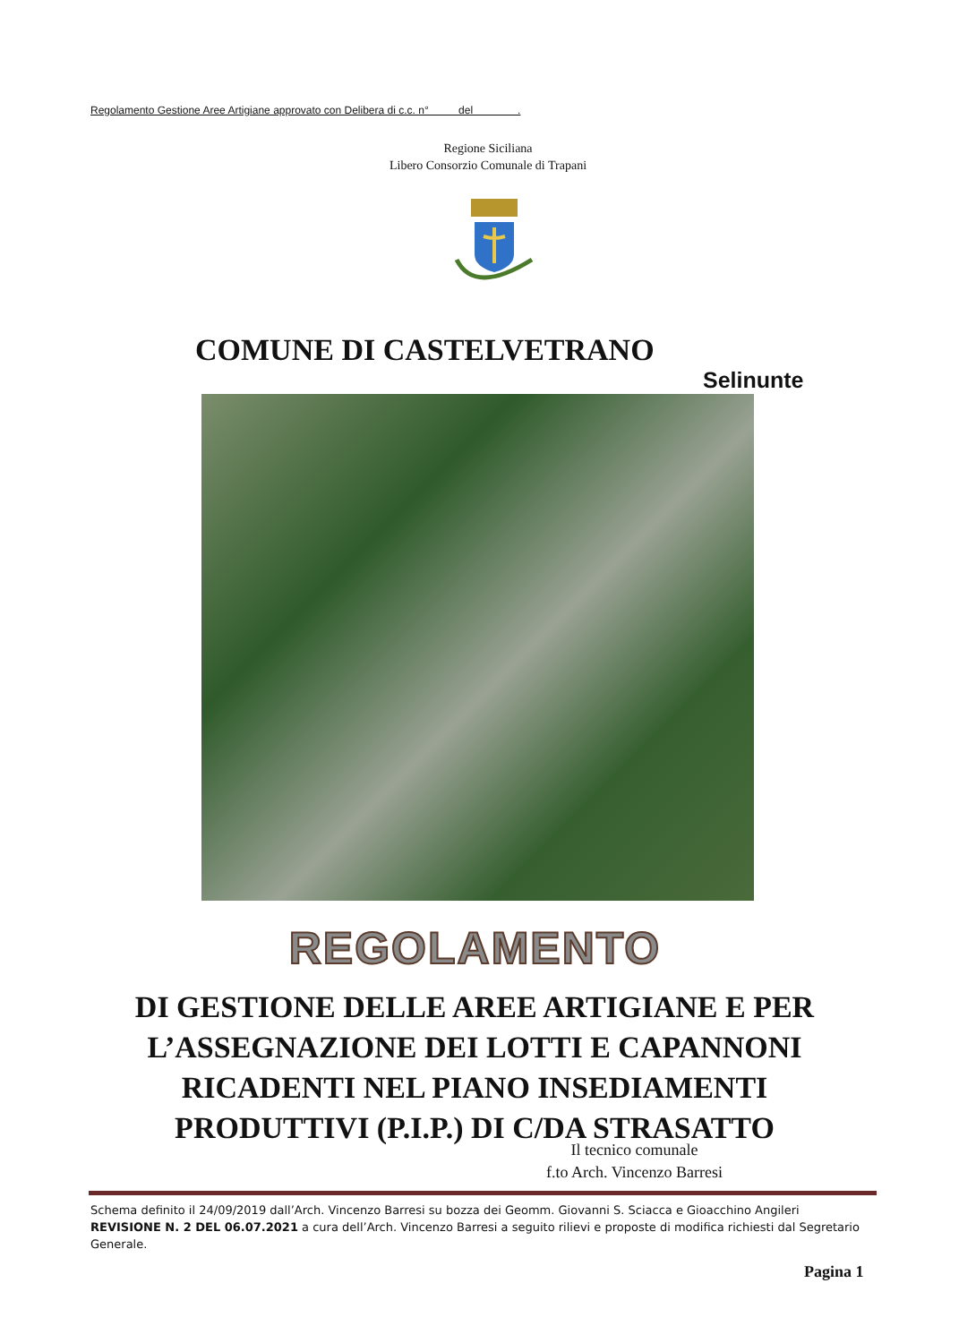Regolamento Gestione Aree Artigiane approvato con Delibera di c.c. n° del .
Regione Siciliana
Libero Consorzio Comunale di Trapani
COMUNE DI CASTELVETRANO
Selinunte
REGOLAMENTO
DI GESTIONE DELLE AREE ARTIGIANE E PER L’ASSEGNAZIONE DEI LOTTI E CAPANNONI RICADENTI NEL PIANO INSEDIAMENTI PRODUTTIVI (P.I.P.) DI C/DA STRASATTO
Il tecnico comunale
f.to Arch. Vincenzo Barresi
Schema definito il 24/09/2019 dall’Arch. Vincenzo Barresi su bozza dei Geomm. Giovanni S. Sciacca e Gioacchino Angileri
REVISIONE N. 2 DEL 06.07.2021 a cura dell’Arch. Vincenzo Barresi a seguito rilievi e proposte di modifica richiesti dal Segretario Generale.
Pagina 1